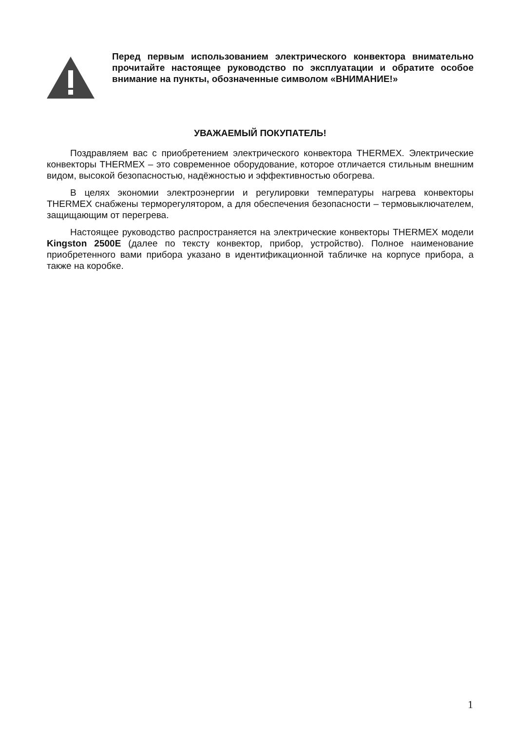Перед первым использованием электрического конвектора внимательно прочитайте настоящее руководство по эксплуатации и обратите особое внимание на пункты, обозначенные символом «ВНИМАНИЕ!»
УВАЖАЕМЫЙ ПОКУПАТЕЛЬ!
Поздравляем вас с приобретением электрического конвектора THERMEX. Электрические конвекторы THERMEX – это современное оборудование, которое отличается стильным внешним видом, высокой безопасностью, надёжностью и эффективностью обогрева.
В целях экономии электроэнергии и регулировки температуры нагрева конвекторы THERMEX снабжены терморегулятором, а для обеспечения безопасности – термовыключателем, защищающим от перегрева.
Настоящее руководство распространяется на электрические конвекторы THERMEX модели Kingston 2500E (далее по тексту конвектор, прибор, устройство). Полное наименование приобретенного вами прибора указано в идентификационной табличке на корпусе прибора, а также на коробке.
1